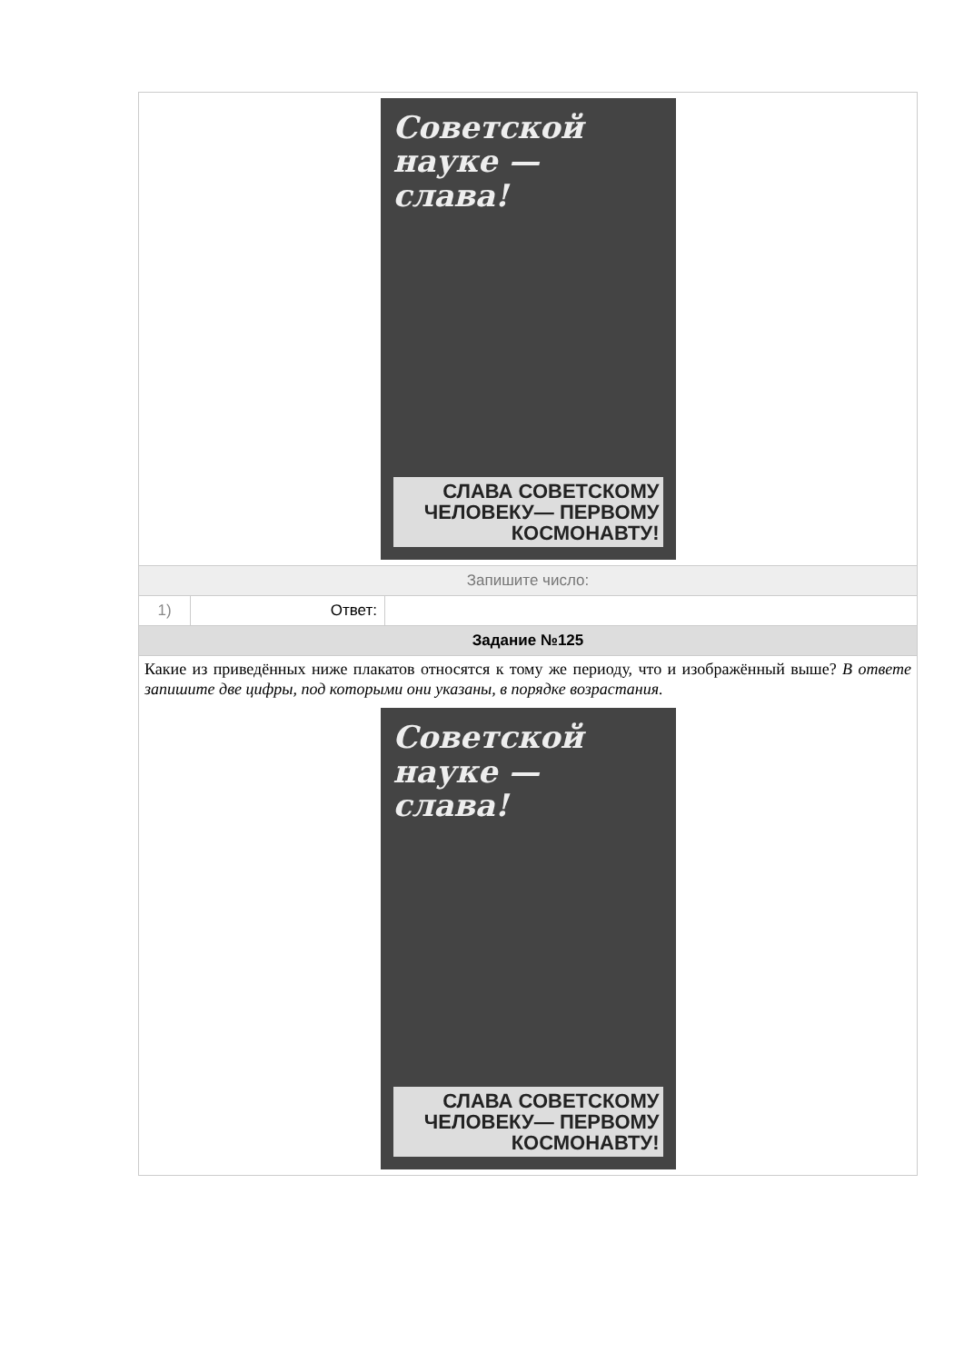Советской науке — слава!
СЛАВА СОВЕТСКОМУ ЧЕЛОВЕКУ— ПЕРВОМУ КОСМОНАВТУ!
Запишите число:
1) Ответ:
Задание №125
Какие из приведённых ниже плакатов относятся к тому же периоду, что и изображённый выше? В ответе запишите две цифры, под которыми они указаны, в порядке возрастания.
Советской науке — слава!
СЛАВА СОВЕТСКОМУ ЧЕЛОВЕКУ— ПЕРВОМУ КОСМОНАВТУ!